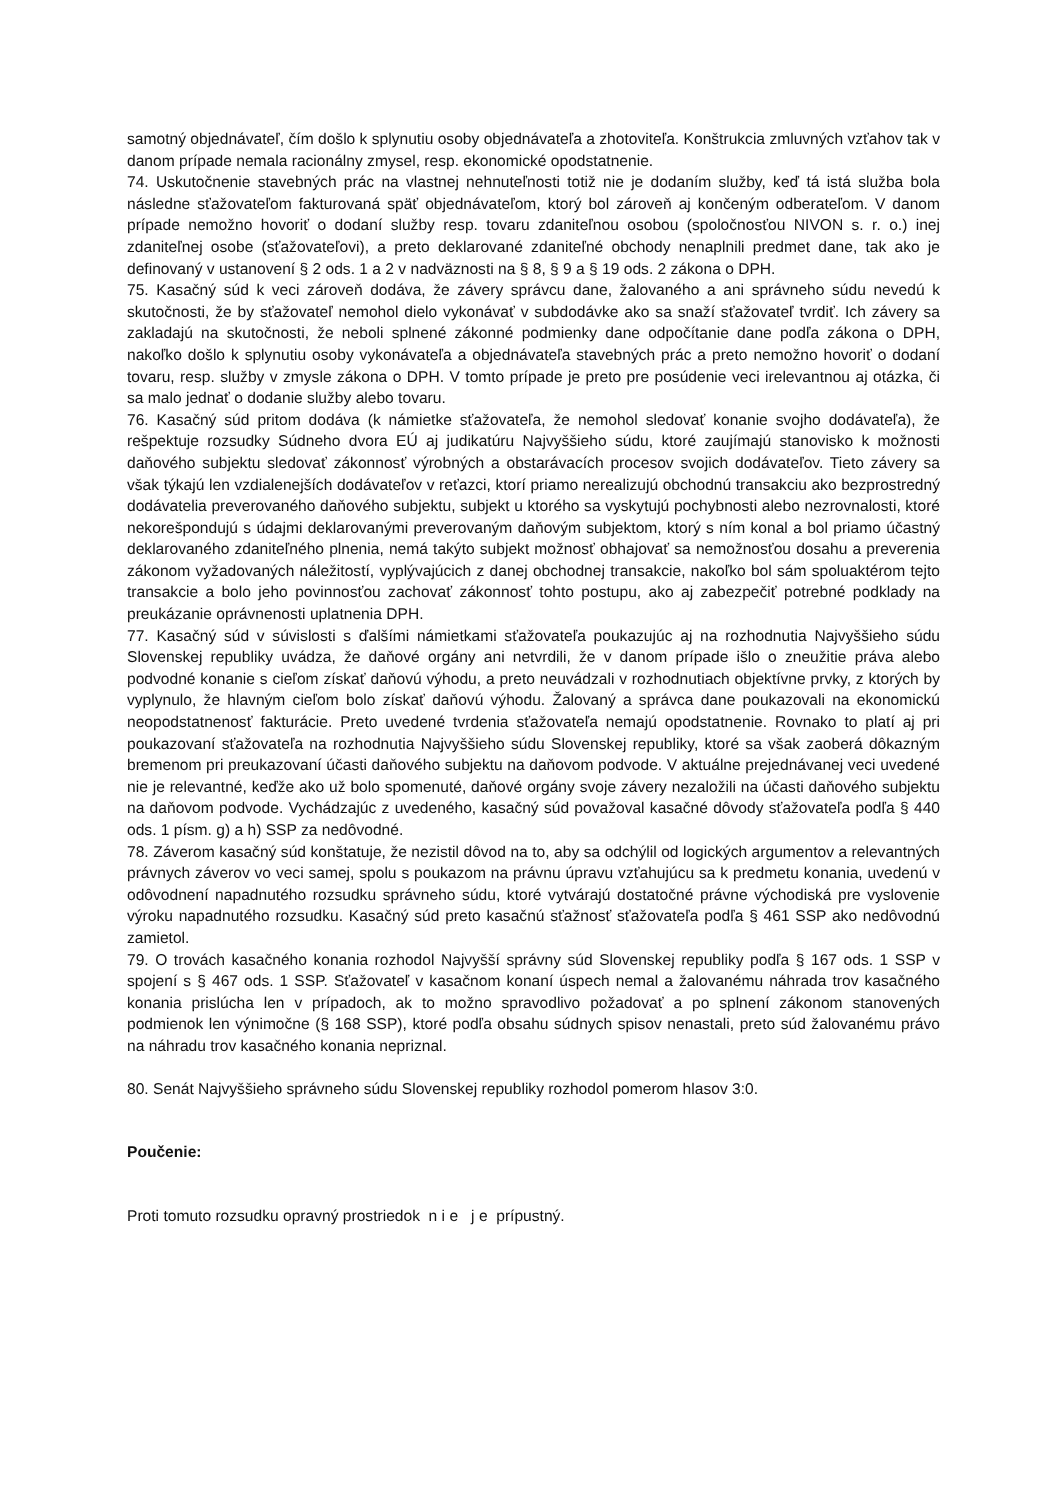samotný objednávateľ, čím došlo k splynutiu osoby objednávateľa a zhotoviteľa. Konštrukcia zmluvných vzťahov tak v danom prípade nemala racionálny zmysel, resp. ekonomické opodstatnenie.
74. Uskutočnenie stavebných prác na vlastnej nehnuteľnosti totiž nie je dodaním služby, keď tá istá služba bola následne sťažovateľom fakturovaná späť objednávateľom, ktorý bol zároveň aj končeným odberateľom. V danom prípade nemožno hovoriť o dodaní služby resp. tovaru zdaniteľnou osobou (spoločnosťou NIVON s. r. o.) inej zdaniteľnej osobe (sťažovateľovi), a preto deklarované zdaniteľné obchody nenaplnili predmet dane, tak ako je definovaný v ustanovení § 2 ods. 1 a 2 v nadväznosti na § 8, § 9 a § 19 ods. 2 zákona o DPH.
75. Kasačný súd k veci zároveň dodáva, že závery správcu dane, žalovaného a ani správneho súdu nevedú k skutočnosti, že by sťažovateľ nemohol dielo vykonávať v subdodávke ako sa snaží sťažovateľ tvrdiť. Ich závery sa zakladajú na skutočnosti, že neboli splnené zákonné podmienky dane odpočítanie dane podľa zákona o DPH, nakoľko došlo k splynutiu osoby vykonávateľa a objednávateľa stavebných prác a preto nemožno hovoriť o dodaní tovaru, resp. služby v zmysle zákona o DPH. V tomto prípade je preto pre posúdenie veci irelevantnou aj otázka, či sa malo jednať o dodanie služby alebo tovaru.
76. Kasačný súd pritom dodáva (k námietke sťažovateľa, že nemohol sledovať konanie svojho dodávateľa), že rešpektuje rozsudky Súdneho dvora EÚ aj judikatúru Najvyššieho súdu, ktoré zaujímajú stanovisko k možnosti daňového subjektu sledovať zákonnosť výrobných a obstarávacích procesov svojich dodávateľov. Tieto závery sa však týkajú len vzdialenejších dodávateľov v reťazci, ktorí priamo nerealizujú obchodnú transakciu ako bezprostredný dodávatelia preverovaného daňového subjektu, subjekt u ktorého sa vyskytujú pochybnosti alebo nezrovnalosti, ktoré nekorešpondujú s údajmi deklarovanými preverovaným daňovým subjektom, ktorý s ním konal a bol priamo účastný deklarovaného zdaniteľného plnenia, nemá takýto subjekt možnosť obhajovať sa nemožnosťou dosahu a preverenia zákonom vyžadovaných náležitostí, vyplývajúcich z danej obchodnej transakcie, nakoľko bol sám spoluaktérom tejto transakcie a bolo jeho povinnosťou zachovať zákonnosť tohto postupu, ako aj zabezpečiť potrebné podklady na preukázanie oprávnenosti uplatnenia DPH.
77. Kasačný súd v súvislosti s ďalšími námietkami sťažovateľa poukazujúc aj na rozhodnutia Najvyššieho súdu Slovenskej republiky uvádza, že daňové orgány ani netvrdili, že v danom prípade išlo o zneužitie práva alebo podvodné konanie s cieľom získať daňovú výhodu, a preto neuvádzali v rozhodnutiach objektívne prvky, z ktorých by vyplynulo, že hlavným cieľom bolo získať daňovú výhodu. Žalovaný a správca dane poukazovali na ekonomickú neopodstatnenosť fakturácie. Preto uvedené tvrdenia sťažovateľa nemajú opodstatnenie. Rovnako to platí aj pri poukazovaní sťažovateľa na rozhodnutia Najvyššieho súdu Slovenskej republiky, ktoré sa však zaoberá dôkazným bremenom pri preukazovaní účasti daňového subjektu na daňovom podvode. V aktuálne prejednávanej veci uvedené nie je relevantné, keďže ako už bolo spomenuté, daňové orgány svoje závery nezaložili na účasti daňového subjektu na daňovom podvode. Vychádzajúc z uvedeného, kasačný súd považoval kasačné dôvody sťažovateľa podľa § 440 ods. 1 písm. g) a h) SSP za nedôvodné.
78. Záverom kasačný súd konštatuje, že nezistil dôvod na to, aby sa odchýlil od logických argumentov a relevantných právnych záverov vo veci samej, spolu s poukazom na právnu úpravu vzťahujúcu sa k predmetu konania, uvedenú v odôvodnení napadnutého rozsudku správneho súdu, ktoré vytvárajú dostatočné právne východiská pre vyslovenie výroku napadnutého rozsudku. Kasačný súd preto kasačnú sťažnosť sťažovateľa podľa § 461 SSP ako nedôvodnú zamietol.
79. O trovách kasačného konania rozhodol Najvyšší správny súd Slovenskej republiky podľa § 167 ods. 1 SSP v spojení s § 467 ods. 1 SSP. Sťažovateľ v kasačnom konaní úspech nemal a žalovanému náhrada trov kasačného konania prislúcha len v prípadoch, ak to možno spravodlivo požadovať a po splnení zákonom stanovených podmienok len výnimočne (§ 168 SSP), ktoré podľa obsahu súdnych spisov nenastali, preto súd žalovanému právo na náhradu trov kasačného konania nepriznal.
80. Senát Najvyššieho správneho súdu Slovenskej republiky rozhodol pomerom hlasov 3:0.
Poučenie:
Proti tomuto rozsudku opravný prostriedok n i e j e prípustný.